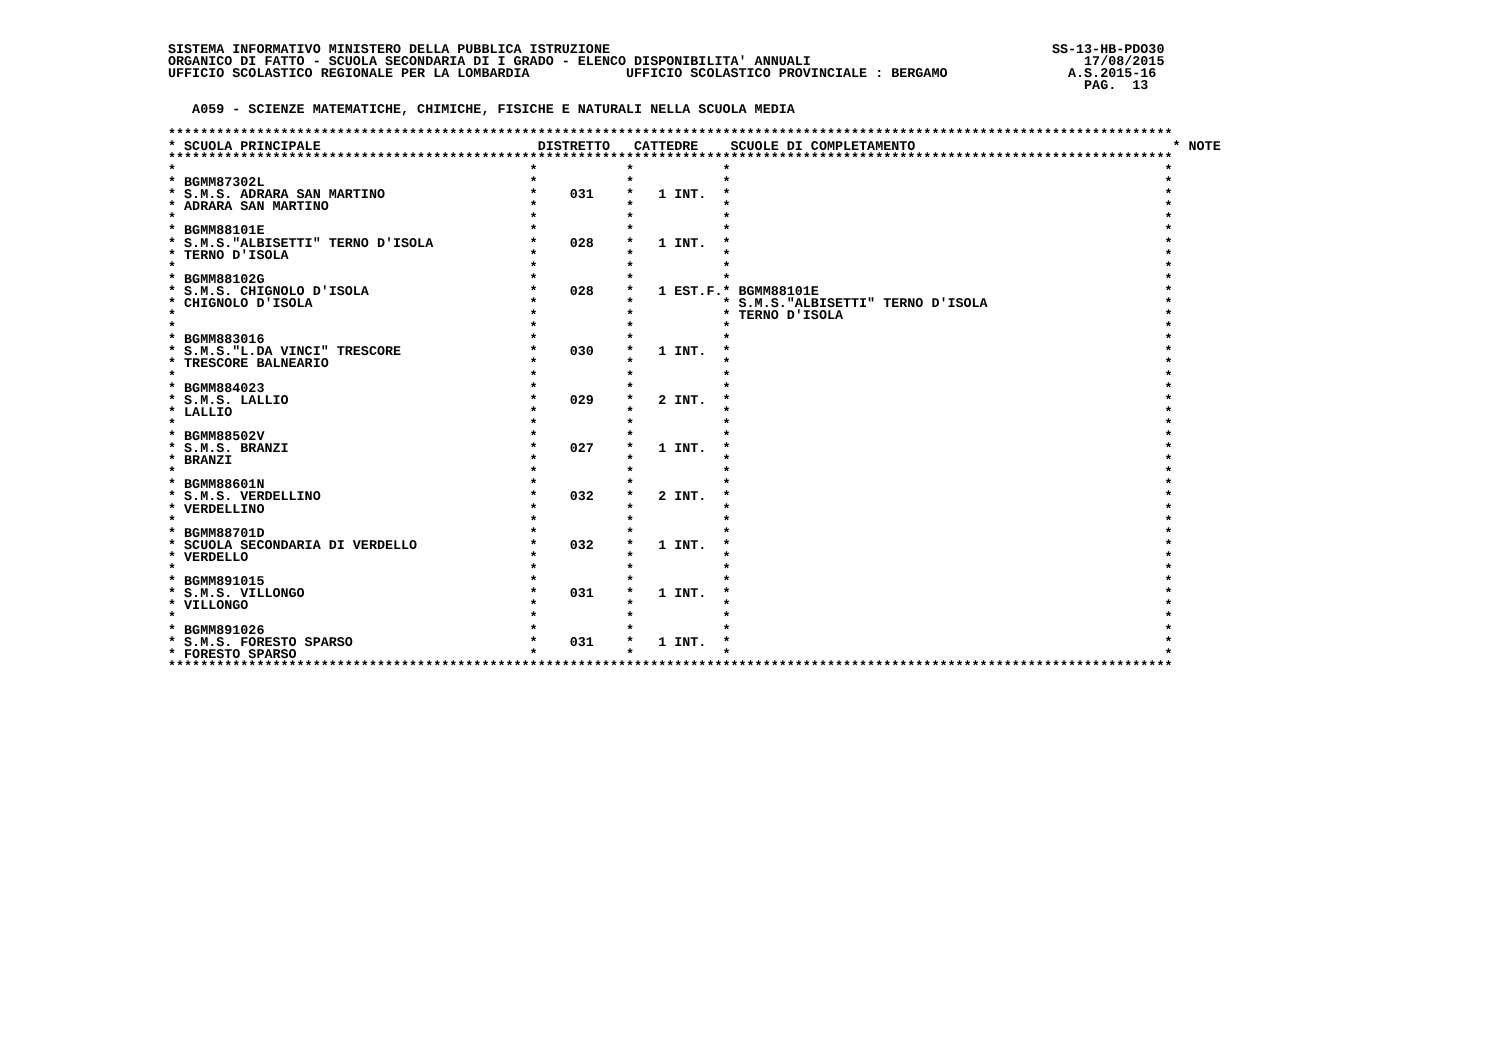SISTEMA INFORMATIVO MINISTERO DELLA PUBBLICA ISTRUZIONE                                                       SS-13-HB-PDO30
ORGANICO DI FATTO - SCUOLA SECONDARIA DI I GRADO - ELENCO DISPONIBILITA' ANNUALI                                  17/08/2015
UFFICIO SCOLASTICO REGIONALE PER LA LOMBARDIA            UFFICIO SCOLASTICO PROVINCIALE : BERGAMO               A.S.2015-16
                                                                                                                  PAG.  13

   A059 - SCIENZE MATEMATICHE, CHIMICHE, FISICHE E NATURALI NELLA SCUOLA MEDIA

*****************************************************************************************************************************
* SCUOLA PRINCIPALE                           DISTRETTO   CATTEDRE    SCUOLE DI COMPLETAMENTO                                * NOTE
*****************************************************************************************************************************
*                                            *           *           *                                                      *
* BGMM87302L                                 *           *           *                                                      *
* S.M.S. ADRARA SAN MARTINO                  *    031    *   1 INT.  *                                                      *
* ADRARA SAN MARTINO                         *           *           *                                                      *
*                                            *           *           *                                                      *
* BGMM88101E                                 *           *           *                                                      *
* S.M.S."ALBISETTI" TERNO D'ISOLA            *    028    *   1 INT.  *                                                      *
* TERNO D'ISOLA                              *           *           *                                                      *
*                                            *           *           *                                                      *
* BGMM88102G                                 *           *           *                                                      *
* S.M.S. CHIGNOLO D'ISOLA                    *    028    *   1 EST.F.* BGMM88101E                                           *
* CHIGNOLO D'ISOLA                           *           *           * S.M.S."ALBISETTI" TERNO D'ISOLA                      *
*                                            *           *           * TERNO D'ISOLA                                        *
*                                            *           *           *                                                      *
* BGMM883016                                 *           *           *                                                      *
* S.M.S."L.DA VINCI" TRESCORE                *    030    *   1 INT.  *                                                      *
* TRESCORE BALNEARIO                         *           *           *                                                      *
*                                            *           *           *                                                      *
* BGMM884023                                 *           *           *                                                      *
* S.M.S. LALLIO                              *    029    *   2 INT.  *                                                      *
* LALLIO                                     *           *           *                                                      *
*                                            *           *           *                                                      *
* BGMM88502V                                 *           *           *                                                      *
* S.M.S. BRANZI                              *    027    *   1 INT.  *                                                      *
* BRANZI                                     *           *           *                                                      *
*                                            *           *           *                                                      *
* BGMM88601N                                 *           *           *                                                      *
* S.M.S. VERDELLINO                          *    032    *   2 INT.  *                                                      *
* VERDELLINO                                 *           *           *                                                      *
*                                            *           *           *                                                      *
* BGMM88701D                                 *           *           *                                                      *
* SCUOLA SECONDARIA DI VERDELLO              *    032    *   1 INT.  *                                                      *
* VERDELLO                                   *           *           *                                                      *
*                                            *           *           *                                                      *
* BGMM891015                                 *           *           *                                                      *
* S.M.S. VILLONGO                            *    031    *   1 INT.  *                                                      *
* VILLONGO                                   *           *           *                                                      *
*                                            *           *           *                                                      *
* BGMM891026                                 *           *           *                                                      *
* S.M.S. FORESTO SPARSO                      *    031    *   1 INT.  *                                                      *
* FORESTO SPARSO                             *           *           *                                                      *
*****************************************************************************************************************************